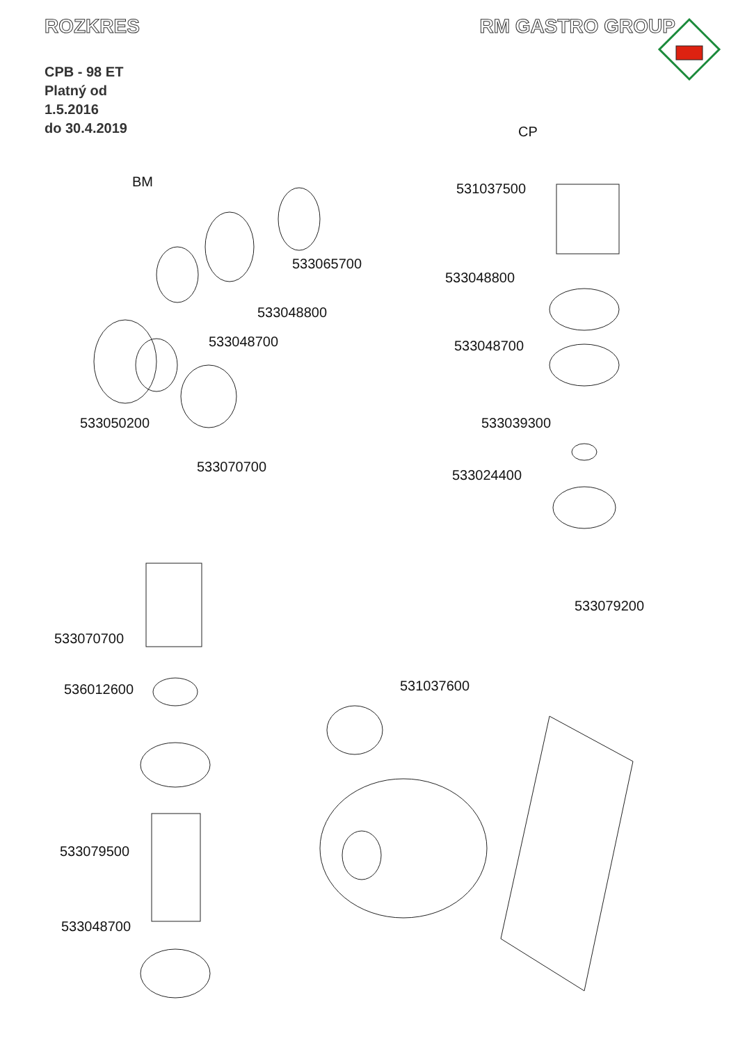ROZKRES RM GASTRO GROUP
CPB - 98 ET
Platný od
1.5.2016
do 30.4.2019
BM
CP
531037500
533065700
533048800
533048800
533048700 533048700
533050200 533039300
533070700
533024400
533079200
533070700
536012600 531037600
533079500
533048700